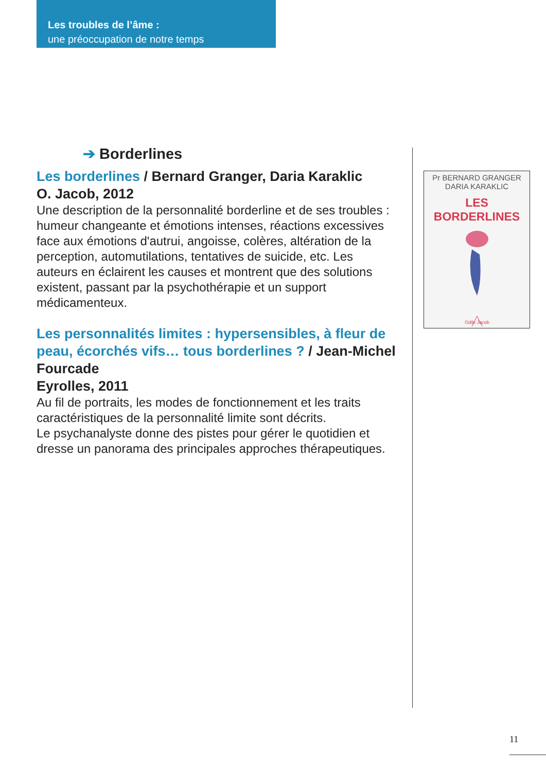Les troubles de l’âme :
une préoccupation de notre temps
➔ Borderlines
Les borderlines / Bernard Granger, Daria Karaklic
O. Jacob, 2012
Une description de la personnalité borderline et de ses troubles : humeur changeante et émotions intenses, réactions excessives face aux émotions d'autrui, angoisse, colères, altération de la perception, automutilations, tentatives de suicide, etc. Les auteurs en éclairent les causes et montrent que des solutions existent, passant par la psychothérapie et un support médicamenteux.
Les personnalités limites : hypersensibles, à fleur de peau, écorchés vifs… tous borderlines ? / Jean-Michel Fourcade
Eyrolles, 2011
Au fil de portraits, les modes de fonctionnement et les traits caractéristiques de la personnalité limite sont décrits.
Le psychanalyste donne des pistes pour gérer le quotidien et dresse un panorama des principales approches thérapeutiques.
Pr BERNARD GRANGER
DARIA KARAKLIC
LES BORDERLINES
Odile Jacob
11